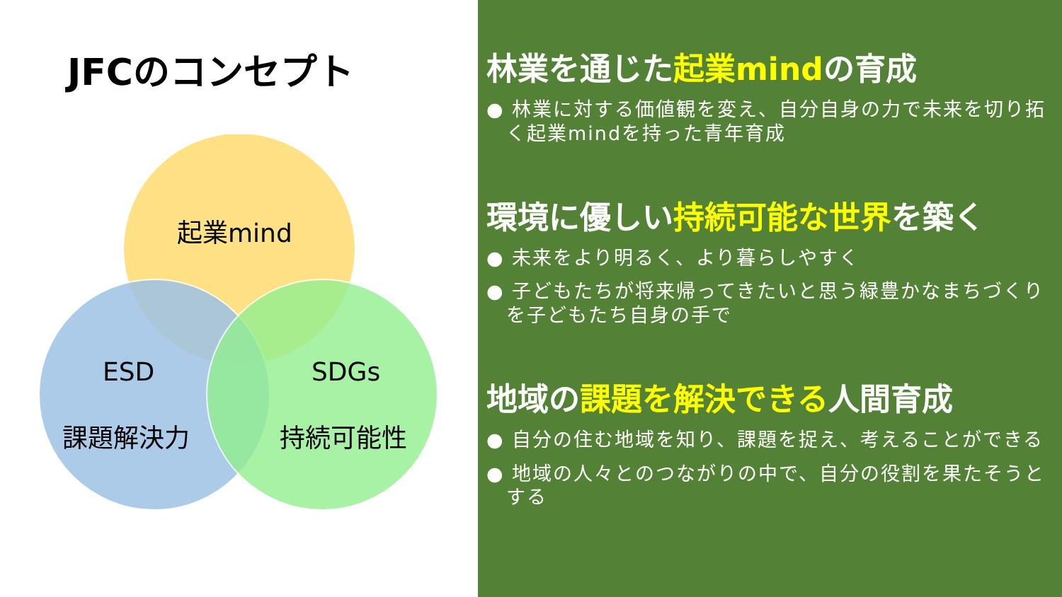JFCのコンセプト
起業mind
ESD
課題解決力
SDGs
持続可能性
林業を通じた起業mindの育成
● 林業に対する価値観を変え、自分自身の力で未来を切り拓く起業mindを持った青年育成
環境に優しい持続可能な世界を築く
● 未来をより明るく、より暮らしやすく
● 子どもたちが将来帰ってきたいと思う緑豊かなまちづくりを子どもたち自身の手で
地域の課題を解決できる人間育成
● 自分の住む地域を知り、課題を捉え、考えることができる
● 地域の人々とのつながりの中で、自分の役割を果たそうとする